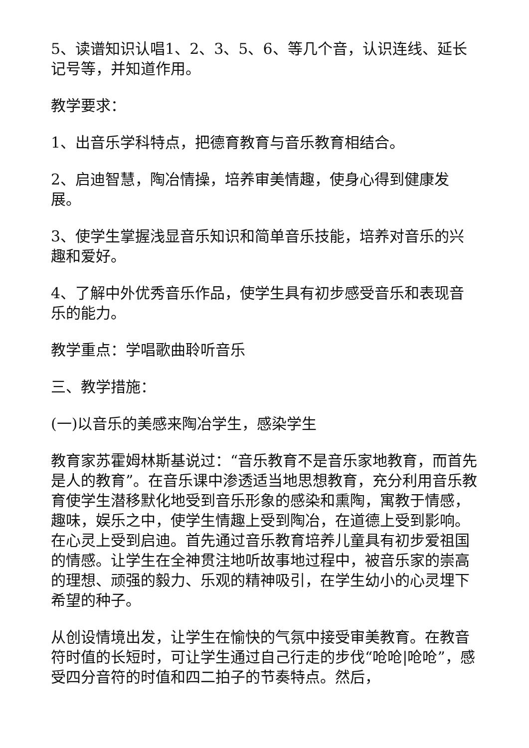5、读谱知识认唱1、2、3、5、6、等几个音，认识连线、延长记号等，并知道作用。
教学要求：
1、出音乐学科特点，把德育教育与音乐教育相结合。
2、启迪智慧，陶冶情操，培养审美情趣，使身心得到健康发展。
3、使学生掌握浅显音乐知识和简单音乐技能，培养对音乐的兴趣和爱好。
4、了解中外优秀音乐作品，使学生具有初步感受音乐和表现音乐的能力。
教学重点：学唱歌曲聆听音乐
三、教学措施：
(一)以音乐的美感来陶冶学生，感染学生
教育家苏霍姆林斯基说过：“音乐教育不是音乐家地教育，而首先是人的教育”。在音乐课中渗透适当地思想教育，充分利用音乐教育使学生潜移默化地受到音乐形象的感染和熏陶，寓教于情感，趣味，娱乐之中，使学生情趣上受到陶冶，在道德上受到影响。在心灵上受到启迪。首先通过音乐教育培养儿童具有初步爱祖国的情感。让学生在全神贯注地听故事地过程中，被音乐家的崇高的理想、顽强的毅力、乐观的精神吸引，在学生幼小的心灵埋下希望的种子。
从创设情境出发，让学生在愉快的气氛中接受审美教育。在教音符时值的长短时，可让学生通过自己行走的步伐“呛呛|呛呛”，感受四分音符的时值和四二拍子的节奏特点。然后，